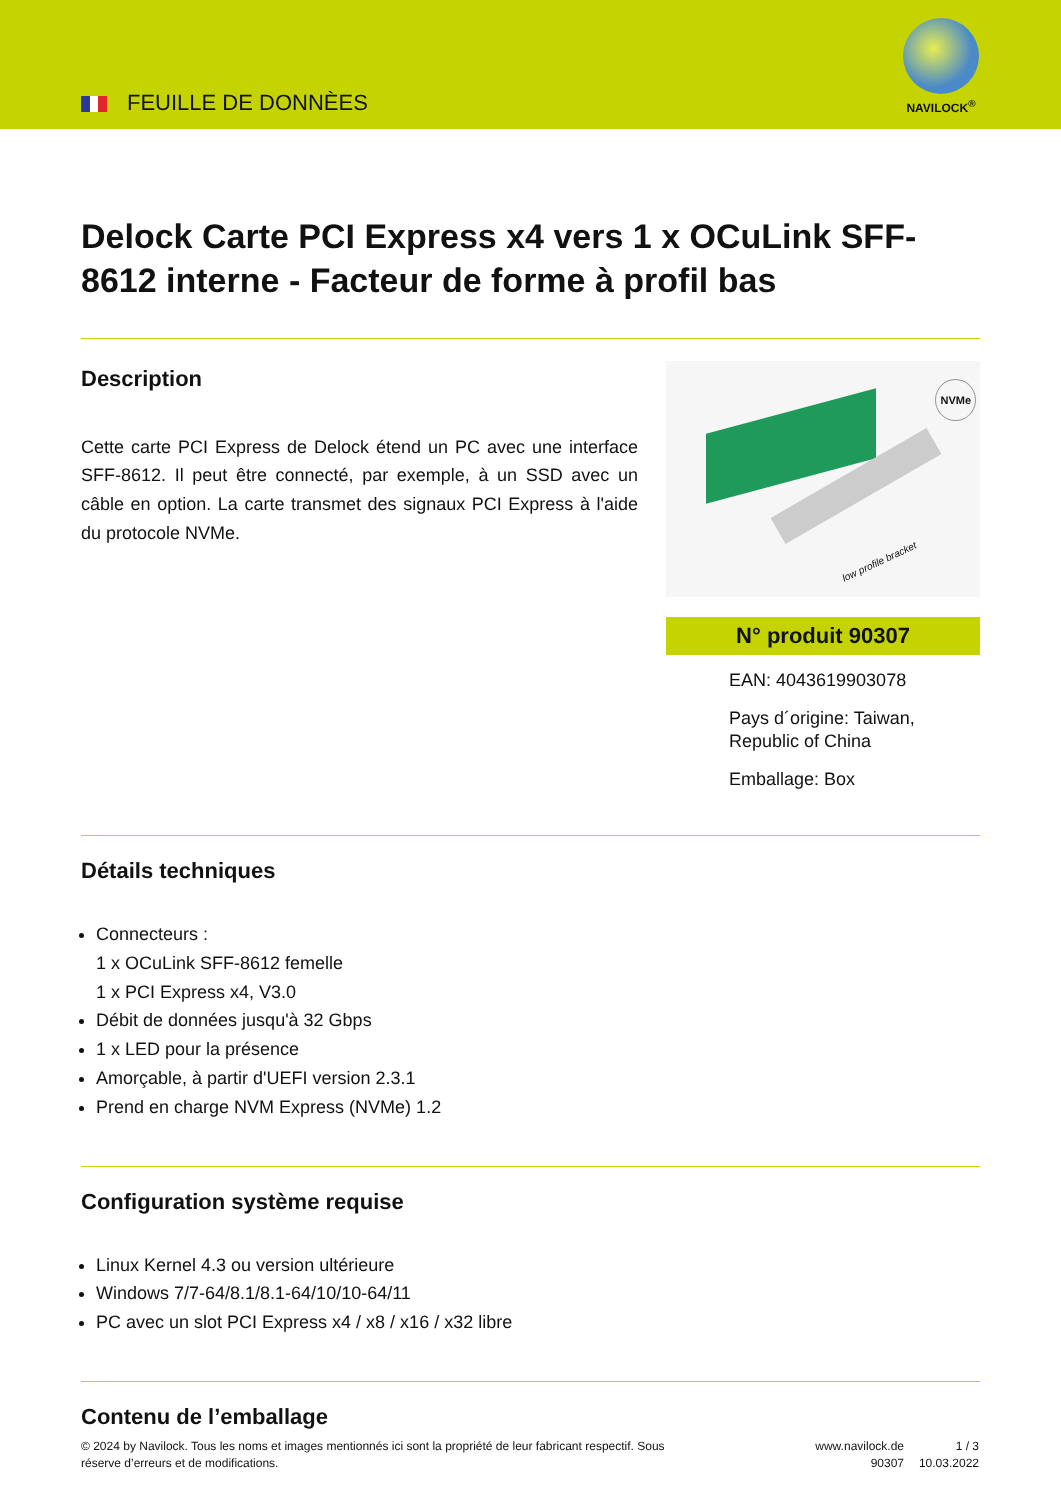FEUILLE DE DONNÈES
NAVILOCK<sup>®</sup>
Delock Carte PCI Express x4 vers 1 x OCuLink SFF-8612 interne - Facteur de forme à profil bas
Description
Cette carte PCI Express de Delock étend un PC avec une interface SFF-8612. Il peut être connecté, par exemple, à un SSD avec un câble en option. La carte transmet des signaux PCI Express à l'aide du protocole NVMe.
NVMe
low profile bracket
N° produit 90307
EAN: 4043619903078
Pays d´origine: Taiwan, Republic of China
Emballage: Box
Détails techniques
Connecteurs :
1 x OCuLink SFF-8612 femelle
1 x PCI Express x4, V3.0
Débit de données jusqu'à 32 Gbps
1 x LED pour la présence
Amorçable, à partir d'UEFI version 2.3.1
Prend en charge NVM Express (NVMe) 1.2
Configuration système requise
Linux Kernel 4.3 ou version ultérieure
Windows 7/7-64/8.1/8.1-64/10/10-64/11
PC avec un slot PCI Express x4 / x8 / x16 / x32 libre
Contenu de l’emballage
© 2024 by Navilock. Tous les noms et images mentionnés ici sont la propriété de leur fabricant respectif. Sous réserve d’erreurs et de modifications.
www.navilock.de
90307
1 / 3
10.03.2022